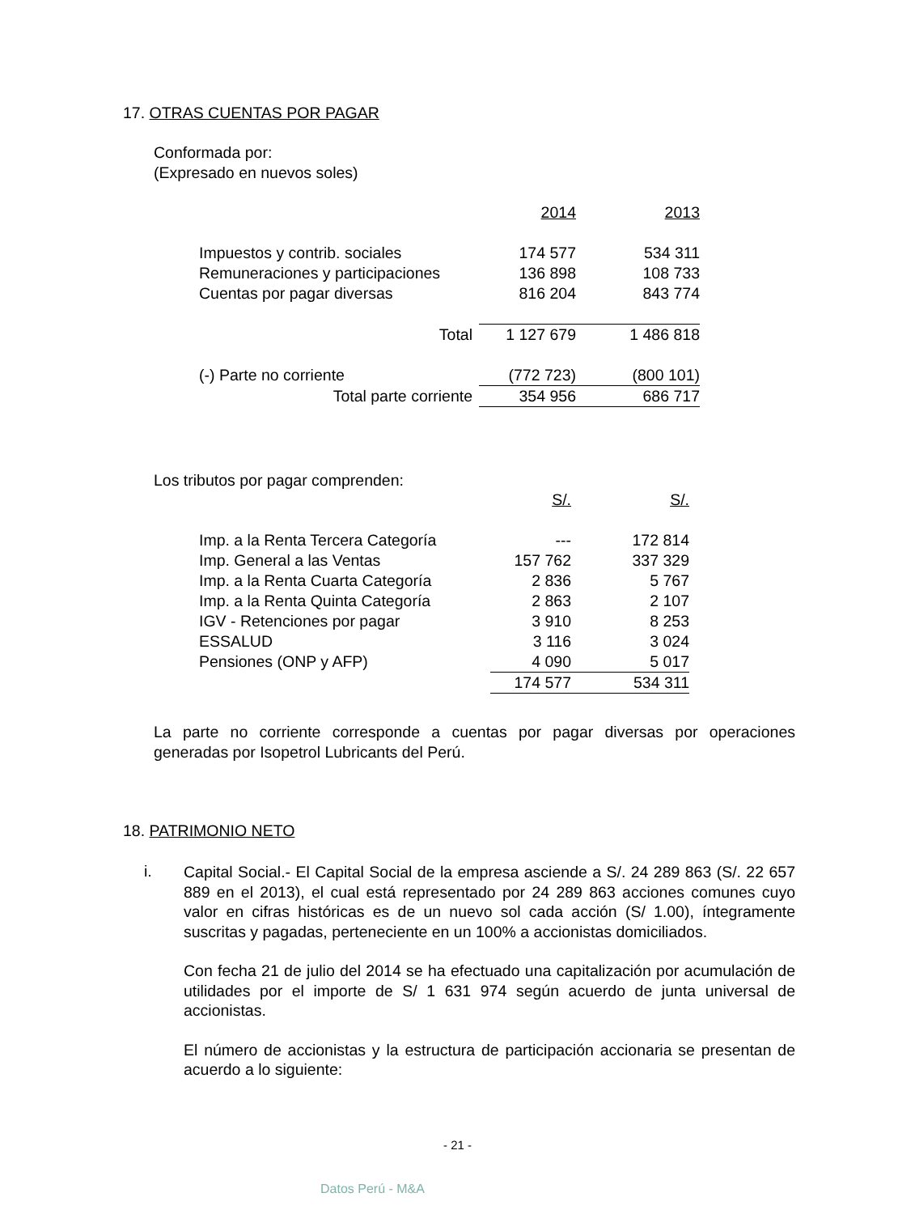17. OTRAS CUENTAS POR PAGAR
Conformada por:
(Expresado en nuevos soles)
| | 2014 | 2013 |
| Impuestos y contrib. sociales | 174 577 | 534 311 |
| Remuneraciones y participaciones | 136 898 | 108 733 |
| Cuentas por pagar diversas | 816 204 | 843 774 |
| Total | 1 127 679 | 1 486 818 |
| (-) Parte no corriente | (772 723) | (800 101) |
| Total parte corriente | 354 956 | 686 717 |
Los tributos por pagar comprenden:
| | S/. | S/. |
| Imp. a la Renta Tercera Categoría | --- | 172 814 |
| Imp. General a las Ventas | 157 762 | 337 329 |
| Imp. a la Renta Cuarta Categoría | 2 836 | 5 767 |
| Imp. a la Renta Quinta Categoría | 2 863 | 2 107 |
| IGV - Retenciones por pagar | 3 910 | 8 253 |
| ESSALUD | 3 116 | 3 024 |
| Pensiones (ONP y AFP) | 4 090 | 5 017 |
| | 174 577 | 534 311 |
La parte no corriente corresponde a cuentas por pagar diversas por operaciones generadas por Isopetrol Lubricants del Perú.
18. PATRIMONIO NETO
i.
Capital Social.- El Capital Social de la empresa asciende a S/. 24 289 863 (S/. 22 657 889 en el 2013), el cual está representado por 24 289 863 acciones comunes cuyo valor en cifras históricas es de un nuevo sol cada acción (S/ 1.00), íntegramente suscritas y pagadas, perteneciente en un 100% a accionistas domiciliados.
Con fecha 21 de julio del 2014 se ha efectuado una capitalización por acumulación de utilidades por el importe de S/ 1 631 974 según acuerdo de junta universal de accionistas.
El número de accionistas y la estructura de participación accionaria se presentan de acuerdo a lo siguiente:
- 21 -
Datos Perú - M&A